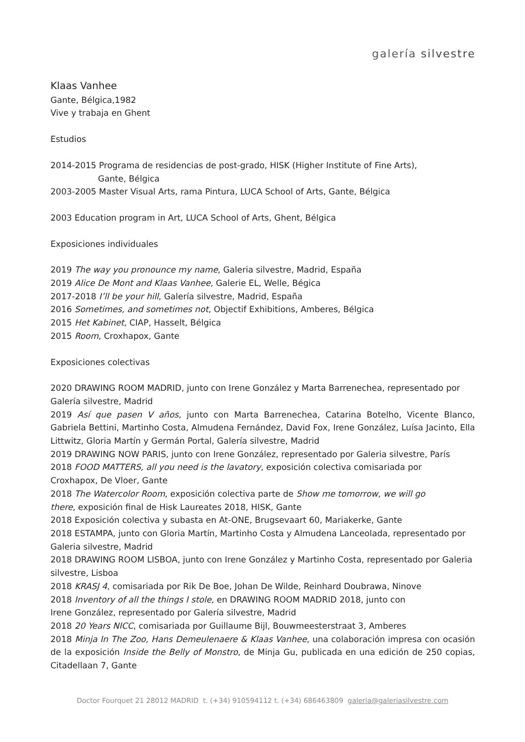galería silvestre
Klaas Vanhee
Gante, Bélgica,1982
Vive y trabaja en Ghent
Estudios
2014-2015 Programa de residencias de post-grado, HISK (Higher Institute of Fine Arts),
Gante, Bélgica
2003-2005 Master Visual Arts, rama Pintura, LUCA School of Arts, Gante, Bélgica
2003 Education program in Art, LUCA School of Arts, Ghent, Bélgica
Exposiciones individuales
2019 The way you pronounce my name, Galeria silvestre, Madrid, España
2019 Alice De Mont and Klaas Vanhee, Galerie EL, Welle, Bégica
2017-2018 I’ll be your hill, Galería silvestre, Madrid, España
2016 Sometimes, and sometimes not, Objectif Exhibitions, Amberes, Bélgica
2015 Het Kabinet, CIAP, Hasselt, Bélgica
2015 Room, Croxhapox, Gante
Exposiciones colectivas
2020 DRAWING ROOM MADRID, junto con Irene González y Marta Barrenechea, representado por Galería silvestre, Madrid
2019 Así que pasen V años, junto con Marta Barrenechea, Catarina Botelho, Vicente Blanco, Gabriela Bettini, Martinho Costa, Almudena Fernández, David Fox, Irene González, Luísa Jacinto, Ella Littwitz, Gloria Martín y Germán Portal, Galería silvestre, Madrid
2019 DRAWING NOW PARIS, junto con Irene González, representado por Galeria silvestre, París
2018 FOOD MATTERS, all you need is the lavatory, exposición colectiva comisariada por
Croxhapox, De Vloer, Gante
2018 The Watercolor Room, exposición colectiva parte de Show me tomorrow, we will go
there, exposición final de Hisk Laureates 2018, HISK, Gante
2018 Exposición colectiva y subasta en At-ONE, Brugsevaart 60, Mariakerke, Gante
2018 ESTAMPA, junto con Gloria Martín, Martinho Costa y Almudena Lanceolada, representado por Galeria silvestre, Madrid
2018 DRAWING ROOM LISBOA, junto con Irene González y Martinho Costa, representado por Galeria silvestre, Lisboa
2018 KRASJ 4, comisariada por Rik De Boe, Johan De Wilde, Reinhard Doubrawa, Ninove
2018 Inventory of all the things I stole, en DRAWING ROOM MADRID 2018, junto con
Irene González, representado por Galería silvestre, Madrid
2018 20 Years NICC, comisariada por Guillaume Bijl, Bouwmeesterstraat 3, Amberes
2018 Minja In The Zoo, Hans Demeulenaere & Klaas Vanhee, una colaboración impresa con ocasión de la exposición Inside the Belly of Monstro, de Minja Gu, publicada en una edición de 250 copias, Citadellaan 7, Gante
Doctor Fourquet 21 28012 MADRID t. (+34) 910594112 t. (+34) 686463809 galeria@galeriasilvestre.com